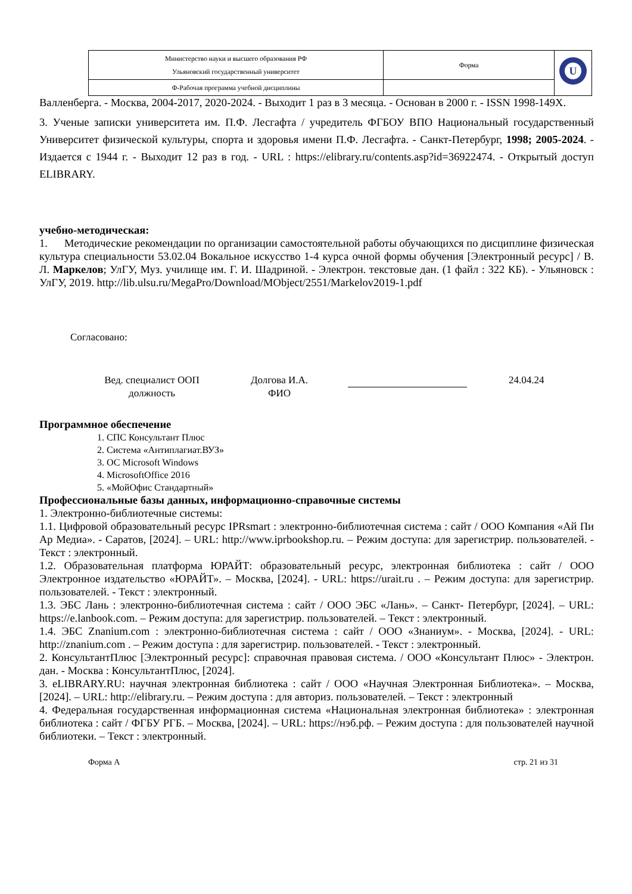| Министерство науки и высшего образования РФ Ульяновский государственный университет | Форма | U |
| Ф-Рабочая программа учебной дисциплины | | |
Валленберга. - Москва, 2004-2017, 2020-2024. - Выходит 1 раз в 3 месяца. - Основан в 2000 г. - ISSN 1998-149X.
3. Ученые записки университета им. П.Ф. Лесгафта / учредитель ФГБОУ ВПО Национальный государственный Университет физической культуры, спорта и здоровья имени П.Ф. Лесгафта. - Санкт-Петербург, 1998; 2005-2024. - Издается с 1944 г. - Выходит 12 раз в год. - URL : https://elibrary.ru/contents.asp?id=36922474. - Открытый доступ ELIBRARY.
учебно-методическая:
1. Методические рекомендации по организации самостоятельной работы обучающихся по дисциплине физическая культура специальности 53.02.04 Вокальное искусство 1-4 курса очной формы обучения [Электронный ресурс] / В. Л. Маркелов; УлГУ, Муз. училище им. Г. И. Шадриной. - Электрон. текстовые дан. (1 файл : 322 КБ). - Ульяновск : УлГУ, 2019. http://lib.ulsu.ru/MegaPro/Download/MObject/2551/Markelov2019-1.pdf
Согласовано:
Вед. специалист ООП
должность
Долгова И.А.
ФИО
24.04.24
Программное обеспечение
1. СПС Консультант Плюс
2. Система «Антиплагиат.ВУЗ»
3. ОС Microsoft Windows
4. MicrosoftOffice 2016
5. «МойОфис Стандартный»
Профессиональные базы данных, информационно-справочные системы
1. Электронно-библиотечные системы:
1.1. Цифровой образовательный ресурс IPRsmart : электронно-библиотечная система : сайт / ООО Компания «Ай Пи Ар Медиа». - Саратов, [2024]. – URL: http://www.iprbookshop.ru. – Режим доступа: для зарегистрир. пользователей. - Текст : электронный.
1.2. Образовательная платформа ЮРАЙТ: образовательный ресурс, электронная библиотека : сайт / ООО Электронное издательство «ЮРАЙТ». – Москва, [2024]. - URL: https://urait.ru . – Режим доступа: для зарегистрир. пользователей. - Текст : электронный.
1.3. ЭБС Лань : электронно-библиотечная система : сайт / ООО ЭБС «Лань». – Санкт- Петербург, [2024]. – URL: https://e.lanbook.com. – Режим доступа: для зарегистрир. пользователей. – Текст : электронный.
1.4. ЭБС Znanium.com : электронно-библиотечная система : сайт / ООО «Знаниум». - Москва, [2024]. - URL: http://znanium.com . – Режим доступа : для зарегистрир. пользователей. - Текст : электронный.
2. КонсультантПлюс [Электронный ресурс]: справочная правовая система. / ООО «Консультант Плюс» - Электрон. дан. - Москва : КонсультантПлюс, [2024].
3. eLIBRARY.RU: научная электронная библиотека : сайт / ООО «Научная Электронная Библиотека». – Москва, [2024]. – URL: http://elibrary.ru. – Режим доступа : для авториз. пользователей. – Текст : электронный
4. Федеральная государственная информационная система «Национальная электронная библиотека» : электронная библиотека : сайт / ФГБУ РГБ. – Москва, [2024]. – URL: https://нэб.рф. – Режим доступа : для пользователей научной библиотеки. – Текст : электронный.
Форма А стр. 21 из 31